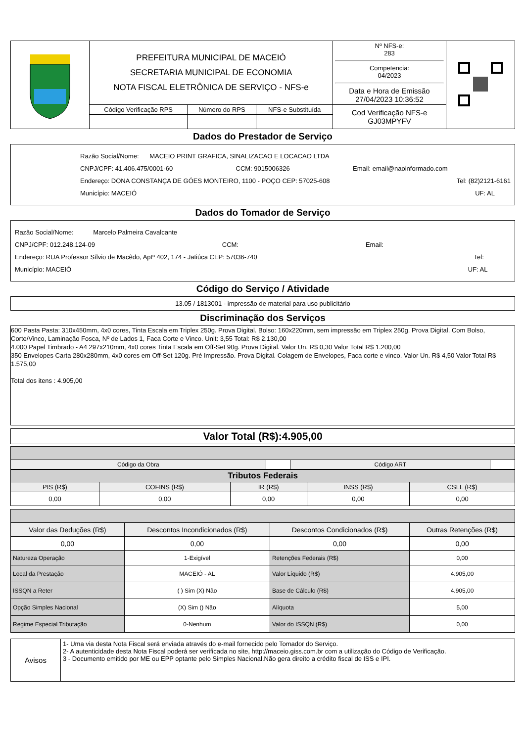| | PREFEITURA MUNICIPAL DE MACEIÓ SECRETARIA MUNICIPAL DE ECONOMIA NOTA FISCAL ELETRÔNICA DE SERVIÇO - NFS-e | | | Nº NFS-e: 283 Competencia: 04/2023 Data e Hora de Emissão 27/04/2023 10:36:52 | |
| | Código Verificação RPS | Número do RPS | NFS-e Substituída | Cod Verificação NFS-e GJ03MPYFV | |
Dados do Prestador de Serviço
Razão Social/Nome: MACEIO PRINT GRAFICA, SINALIZACAO E LOCACAO LTDA
CNPJ/CPF: 41.406.475/0001-60 CCM: 9015006326 Email: email@naoinformado.com
Endereço: DONA CONSTANÇA DE GÓES MONTEIRO, 1100 - POÇO CEP: 57025-608 Tel: (82)2121-6161
Município: MACEIÓ UF: AL
Dados do Tomador de Serviço
Razão Social/Nome: Marcelo Palmeira Cavalcante
CNPJ/CPF: 012.248.124-09 CCM: Email:
Endereço: RUA Professor Sílvio de Macêdo, Aptº 402, 174 - Jatiúca CEP: 57036-740 Tel:
Município: MACEIÓ UF: AL
Código do Serviço / Atividade
13.05 / 1813001 - impressão de material para uso publicitário
Discriminação dos Serviços
600 Pasta Pasta: 310x450mm, 4x0 cores, Tinta Escala em Triplex 250g. Prova Digital. Bolso: 160x220mm, sem impressão em Triplex 250g. Prova Digital. Com Bolso, Corte/Vinco, Laminação Fosca, Nº de Lados 1, Faca Corte e Vinco. Unit: 3,55 Total: R$ 2.130,00
4.000 Papel Timbrado - A4 297x210mm, 4x0 cores Tinta Escala em Off-Set 90g. Prova Digital. Valor Un. R$ 0,30 Valor Total R$ 1.200,00
350 Envelopes Carta 280x280mm, 4x0 cores em Off-Set 120g. Pré Impressão. Prova Digital. Colagem de Envelopes, Faca corte e vinco. Valor Un. R$ 4,50 Valor Total R$ 1.575,00
Total dos itens : 4.905,00
Valor Total (R$):4.905,00
| Código da Obra | | Código ART | |
| Tributos Federais | | | | |
| --- | --- | --- | --- | --- |
| PIS (R$) | COFINS (R$) | IR (R$) | INSS (R$) | CSLL (R$) |
| 0,00 | 0,00 | 0,00 | 0,00 | 0,00 |
| Valor das Deduções (R$) | Descontos Incondicionados (R$) | Descontos Condicionados (R$) | Outras Retenções (R$) |
| 0,00 | 0,00 | 0,00 | 0,00 |
| Natureza Operação | 1-Exigível | Retenções Federais (R$) | 0,00 |
| Local da Prestação | MACEIÓ - AL | Valor Líquido (R$) | 4.905,00 |
| ISSQN a Reter | ( ) Sim (X) Não | Base de Cálculo (R$) | 4.905,00 |
| Opção Simples Nacional | (X) Sim () Não | Alíquota | 5,00 |
| Regime Especial Tributação | 0-Nenhum | Valor do ISSQN (R$) | 0,00 |
| Avisos | 1- Uma via desta Nota Fiscal será enviada através do e-mail fornecido pelo Tomador do Serviço. 2- A autenticidade desta Nota Fiscal poderá ser verificada no site, http://maceio.giss.com.br com a utilização do Código de Verificação. 3 - Documento emitido por ME ou EPP optante pelo Simples Nacional.Não gera direito a crédito fiscal de ISS e IPI. |